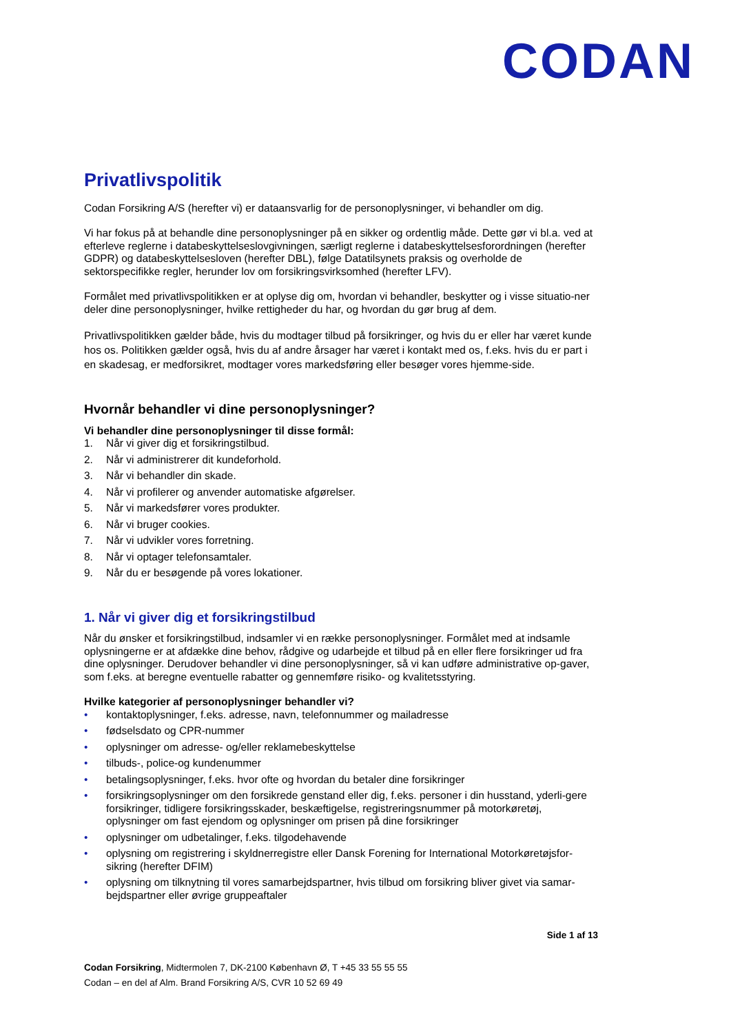CODAN
Privatlivspolitik
Codan Forsikring A/S (herefter vi) er dataansvarlig for de personoplysninger, vi behandler om dig.
Vi har fokus på at behandle dine personoplysninger på en sikker og ordentlig måde. Dette gør vi bl.a. ved at efterleve reglerne i databeskyttelseslovgivningen, særligt reglerne i databeskyttelsesforordningen (herefter GDPR) og databeskyttelsesloven (herefter DBL), følge Datatilsynets praksis og overholde de sektorspecifikke regler, herunder lov om forsikringsvirksomhed (herefter LFV).
Formålet med privatlivspolitikken er at oplyse dig om, hvordan vi behandler, beskytter og i visse situatio-ner deler dine personoplysninger, hvilke rettigheder du har, og hvordan du gør brug af dem.
Privatlivspolitikken gælder både, hvis du modtager tilbud på forsikringer, og hvis du er eller har været kunde hos os. Politikken gælder også, hvis du af andre årsager har været i kontakt med os, f.eks. hvis du er part i en skadesag, er medforsikret, modtager vores markedsføring eller besøger vores hjemme-side.
Hvornår behandler vi dine personoplysninger?
Vi behandler dine personoplysninger til disse formål:
1. Når vi giver dig et forsikringstilbud.
2. Når vi administrerer dit kundeforhold.
3. Når vi behandler din skade.
4. Når vi profilerer og anvender automatiske afgørelser.
5. Når vi markedsfører vores produkter.
6. Når vi bruger cookies.
7. Når vi udvikler vores forretning.
8. Når vi optager telefonsamtaler.
9. Når du er besøgende på vores lokationer.
1. Når vi giver dig et forsikringstilbud
Når du ønsker et forsikringstilbud, indsamler vi en række personoplysninger. Formålet med at indsamle oplysningerne er at afdække dine behov, rådgive og udarbejde et tilbud på en eller flere forsikringer ud fra dine oplysninger. Derudover behandler vi dine personoplysninger, så vi kan udføre administrative op-gaver, som f.eks. at beregne eventuelle rabatter og gennemføre risiko- og kvalitetsstyring.
Hvilke kategorier af personoplysninger behandler vi?
• kontaktoplysninger, f.eks. adresse, navn, telefonnummer og mailadresse
• fødselsdato og CPR-nummer
• oplysninger om adresse- og/eller reklamebeskyttelse
• tilbuds-, police-og kundenummer
• betalingsoplysninger, f.eks. hvor ofte og hvordan du betaler dine forsikringer
• forsikringsoplysninger om den forsikrede genstand eller dig, f.eks. personer i din husstand, yderli-gere forsikringer, tidligere forsikringsskader, beskæftigelse, registreringsnummer på motorkøretøj, oplysninger om fast ejendom og oplysninger om prisen på dine forsikringer
• oplysninger om udbetalinger, f.eks. tilgodehavende
• oplysning om registrering i skyldnerregistre eller Dansk Forening for International Motorkøretøjsfor-sikring (herefter DFIM)
• oplysning om tilknytning til vores samarbejdspartner, hvis tilbud om forsikring bliver givet via samar-bejdspartner eller øvrige gruppeaftaler
Side 1 af 13
Codan Forsikring, Midtermolen 7, DK-2100 København Ø, T +45 33 55 55 55
Codan – en del af Alm. Brand Forsikring A/S, CVR 10 52 69 49